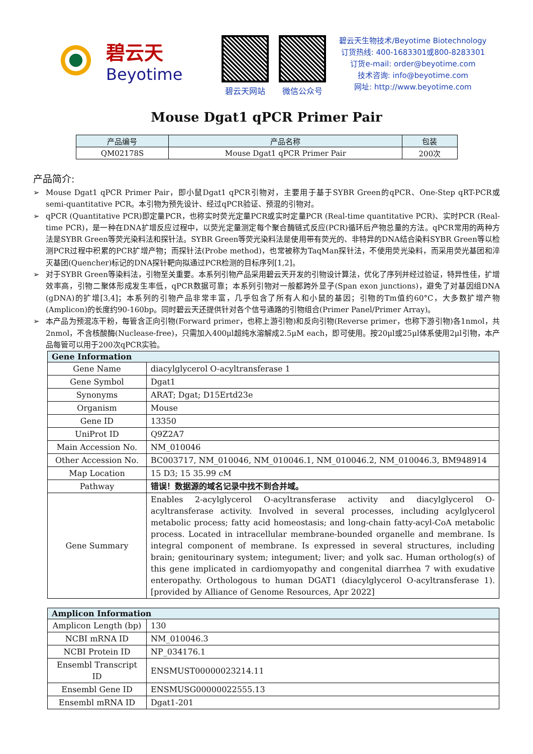碧云天
Beyotime
碧云天网站 微信公众号
碧云天生物技术/Beyotime Biotechnology
订货热线: 400-1683301或800-8283301
订货e-mail: order@beyotime.com
技术咨询: info@beyotime.com
网址: http://www.beyotime.com
Mouse Dgat1 qPCR Primer Pair
| 产品编号 | 产品名称 | 包装 |
| --- | --- | --- |
| QM02178S | Mouse Dgat1 qPCR Primer Pair | 200次 |
产品简介:
➢ Mouse Dgat1 qPCR Primer Pair，即小鼠Dgat1 qPCR引物对，主要用于基于SYBR Green的qPCR、One-Step qRT-PCR或semi-quantitative PCR。本引物为预先设计、经过qPCR验证、预混的引物对。
➢ qPCR (Quantitative PCR)即定量PCR，也称实时荧光定量PCR或实时定量PCR (Real-time quantitative PCR)、实时PCR (Real-time PCR)，是一种在DNA扩增反应过程中，以荧光定量测定每个聚合酶链式反应(PCR)循环后产物总量的方法。qPCR常用的两种方法是SYBR Green等荧光染料法和探针法。SYBR Green等荧光染料法是使用带有荧光的、非特异的DNA结合染料SYBR Green等以检测PCR过程中积累的PCR扩增产物；而探针法(Probe method)，也常被称为TaqMan探针法，不使用荧光染料，而采用荧光基团和淬灭基团(Quencher)标记的DNA探针靶向拟通过PCR检测的目标序列[1,2]。
➢ 对于SYBR Green等染料法，引物至关重要。本系列引物产品采用碧云天开发的引物设计算法，优化了序列并经过验证，特异性佳，扩增效率高，引物二聚体形成发生率低，qPCR数据可靠；本系列引物对一般都跨外显子(Span exon junctions)，避免了对基因组DNA (gDNA)的扩增[3,4]；本系列的引物产品非常丰富，几乎包含了所有人和小鼠的基因；引物的Tm值约60°C，大多数扩增产物(Amplicon)的长度约90-160bp。同时碧云天还提供针对各个信号通路的引物组合(Primer Panel/Primer Array)。
➢ 本产品为预混冻干粉，每管含正向引物(Forward primer，也称上游引物)和反向引物(Reverse primer，也称下游引物)各1nmol，共2nmol，不含核酸酶(Nuclease-free)，只需加入400μl超纯水溶解成2.5μM each，即可使用。按20μl或25μl体系使用2μl引物，本产品每管可以用于200次qPCR实验。
| Gene Information | |
| --- | --- |
| Gene Name | diacylglycerol O-acyltransferase 1 |
| Gene Symbol | Dgat1 |
| Synonyms | ARAT; Dgat; D15Ertd23e |
| Organism | Mouse |
| Gene ID | 13350 |
| UniProt ID | Q9Z2A7 |
| Main Accession No. | NM_010046 |
| Other Accession No. | BC003717, NM_010046, NM_010046.1, NM_010046.2, NM_010046.3, BM948914 |
| Map Location | 15 D3; 15 35.99 cM |
| Pathway | 错误！数据源的域名记录中找不到合并域。 |
| Gene Summary | Enables 2-acylglycerol O-acyltransferase activity and diacylglycerol O-acyltransferase activity. Involved in several processes, including acylglycerol metabolic process; fatty acid homeostasis; and long-chain fatty-acyl-CoA metabolic process. Located in intracellular membrane-bounded organelle and membrane. Is integral component of membrane. Is expressed in several structures, including brain; genitourinary system; integument; liver; and yolk sac. Human ortholog(s) of this gene implicated in cardiomyopathy and congenital diarrhea 7 with exudative enteropathy. Orthologous to human DGAT1 (diacylglycerol O-acyltransferase 1). [provided by Alliance of Genome Resources, Apr 2022] |
| Amplicon Information | |
| --- | --- |
| Amplicon Length (bp) | 130 |
| NCBI mRNA ID | NM_010046.3 |
| NCBI Protein ID | NP_034176.1 |
| Ensembl Transcript ID | ENSMUST00000023214.11 |
| Ensembl Gene ID | ENSMUSG00000022555.13 |
| Ensembl mRNA ID | Dgat1-201 |